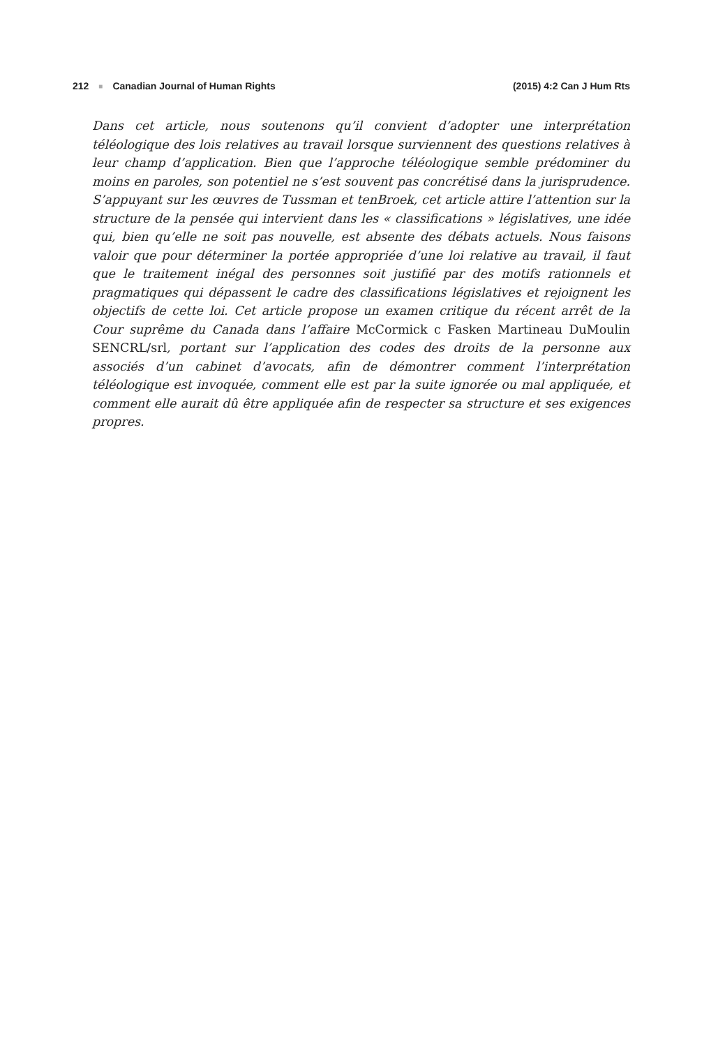212 ■ Canadian Journal of Human Rights (2015) 4:2 Can J Hum Rts
Dans cet article, nous soutenons qu’il convient d’adopter une interprétation téléologique des lois relatives au travail lorsque surviennent des questions relatives à leur champ d’application. Bien que l’approche téléologique semble prédominer du moins en paroles, son potentiel ne s’est souvent pas concrétisé dans la jurisprudence. S’appuyant sur les œuvres de Tussman et tenBroek, cet article attire l’attention sur la structure de la pensée qui intervient dans les « classifications » législatives, une idée qui, bien qu’elle ne soit pas nouvelle, est absente des débats actuels. Nous faisons valoir que pour déterminer la portée appropriée d’une loi relative au travail, il faut que le traitement inégal des personnes soit justifié par des motifs rationnels et pragmatiques qui dépassent le cadre des classifications législatives et rejoignent les objectifs de cette loi. Cet article propose un examen critique du récent arrêt de la Cour suprême du Canada dans l’affaire McCormick c Fasken Martineau DuMoulin SENCRL/srl, portant sur l’application des codes des droits de la personne aux associés d’un cabinet d’avocats, afin de démontrer comment l’interprétation téléologique est invoquée, comment elle est par la suite ignorée ou mal appliquée, et comment elle aurait dû être appliquée afin de respecter sa structure et ses exigences propres.